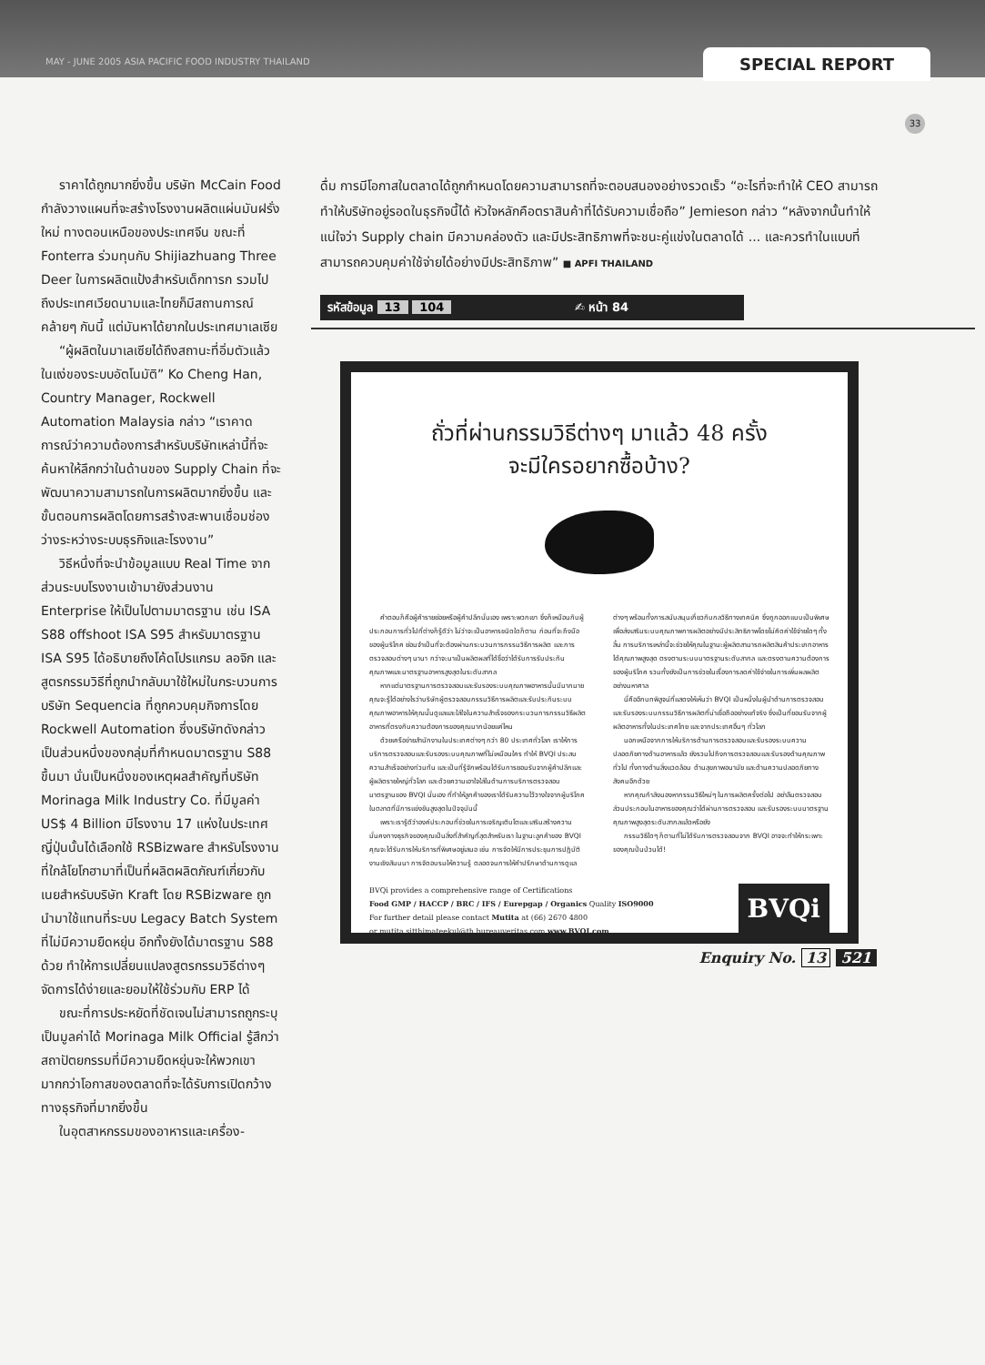MAY - JUNE 2005 ASIA PACIFIC FOOD INDUSTRY THAILAND
SPECIAL REPORT
33
ราคาได้ถูกมากยิ่งขึ้น บริษัท McCain Food กำลังวางแผนที่จะสร้างโรงงานผลิตแผ่นมันฝรั่งใหม่ ทางตอนเหนือของประเทศจีน ขณะที่ Fonterra ร่วมทุนกับ Shijiazhuang Three Deer ในการผลิตแป้งสำหรับเด็กทารก รวมไปถึงประเทศเวียดนามและไทยก็มีสถานการณ์คล้ายๆ กันนี้ แต่มันหาได้ยากในประเทศมาเลเซีย
“ผู้ผลิตในมาเลเซียได้ถึงสถานะที่อิ่มตัวแล้ว ในแง่ของระบบอัตโนมัติ” Ko Cheng Han, Country Manager, Rockwell Automation Malaysia กล่าว “เราคาดการณ์ว่าความต้องการสำหรับบริษัทเหล่านี้ที่จะค้นหาให้ลึกกว่าในด้านของ Supply Chain ที่จะพัฒนาความสามารถในการผลิตมากยิ่งขึ้น และขั้นตอนการผลิตโดยการสร้างสะพานเชื่อมช่องว่างระหว่างระบบธุรกิจและโรงงาน”
วิธีหนึ่งที่จะนำข้อมูลแบบ Real Time จากส่วนระบบโรงงานเข้ามายังส่วนงาน Enterprise ให้เป็นไปตามมาตรฐาน เช่น ISA S88 offshoot ISA S95 สำหรับมาตรฐาน ISA S95 ได้อธิบายถึงโค้ดโปรแกรม ลอจิก และสูตรกรรมวิธีที่ถูกนำกลับมาใช้ใหม่ในกระบวนการ บริษัท Sequencia ที่ถูกควบคุมกิจการโดย Rockwell Automation ซึ่งบริษัทดังกล่าวเป็นส่วนหนึ่งของกลุ่มที่กำหนดมาตรฐาน S88 ขึ้นมา นั่นเป็นหนึ่งของเหตุผลสำคัญที่บริษัท Morinaga Milk Industry Co. ที่มีมูลค่า US$ 4 Billion มีโรงงาน 17 แห่งในประเทศญี่ปุ่นนั้นได้เลือกใช้ RSBizware สำหรับโรงงานที่ใกล้โยโกฮามาที่เป็นที่ผลิตผลิตภัณฑ์เกี่ยวกับเนยสำหรับบริษัท Kraft โดย RSBizware ถูกนำมาใช้แทนที่ระบบ Legacy Batch System ที่ไม่มีความยืดหยุ่น อีกทั้งยังได้มาตรฐาน S88 ด้วย ทำให้การเปลี่ยนแปลงสูตรกรรมวิธีต่างๆ จัดการได้ง่ายและยอมให้ใช้ร่วมกับ ERP ได้
ขณะที่การประหยัดที่ชัดเจนไม่สามารถถูกระบุเป็นมูลค่าได้ Morinaga Milk Official รู้สึกว่าสถาปัตยกรรมที่มีความยืดหยุ่นจะให้พวกเขามากกว่าโอกาสของตลาดที่จะได้รับการเปิดกว้างทางธุรกิจที่มากยิ่งขึ้น
ในอุตสาหกรรมของอาหารและเครื่อง-
ดื่ม การมีโอกาสในตลาดได้ถูกกำหนดโดยความสามารถที่จะตอบสนองอย่างรวดเร็ว “อะไรที่จะทำให้ CEO สามารถทำให้บริษัทอยู่รอดในธุรกิจนี้ได้ หัวใจหลักคือตราสินค้าที่ได้รับความเชื่อถือ” Jemieson กล่าว “หลังจากนั้นทำให้แน่ใจว่า Supply chain มีความคล่องตัว และมีประสิทธิภาพที่จะชนะคู่แข่งในตลาดได้ ... และควรทำในแบบที่สามารถควบคุมค่าใช้จ่ายได้อย่างมีประสิทธิภาพ” ■ APFI THAILAND
รหัสข้อมูล 13 104 ✍ หน้า 84
ถั่วที่ผ่านกรรมวิธีต่างๆ มาแล้ว 48 ครั้ง
จะมีใครอยากซื้อบ้าง?
คำตอบก็คือผู้ค้ารายย่อยหรือผู้ค้าปลีกนั่นเอง เพราะพวกเขา ซึ่งก็เหมือนกับผู้ประกอบการทั่วไปที่ต่างก็รู้ดีว่า ไม่ว่าจะเป็นอาหารชนิดใดก็ตาม ก่อนที่จะถึงมือของผู้บริโภค ย่อมจำเป็นที่จะต้องผ่านกระบวนการกรรมวิธีการผลิต และการตรวจสอบต่างๆ นานา กว่าจะมาเป็นผลิตผลที่ได้ชื่อว่าได้รับการรับประกันคุณภาพและมาตรฐานอาหารสูงสุดในระดับสากล
หากแต่มาตรฐานการตรวจสอบและรับรองระบบคุณภาพอาหารนั้นมีมากมาย คุณจะรู้ได้อย่างไรว่าบริษัทผู้ตรวจสอบกรรมวิธีการผลิตและรับประกันระบบคุณภาพอาหารให้คุณนั้นดูแลและใส่ใจในความสำเร็จของกระบวนการกรรมวิธีผลิตอาหารที่ตรงกับความต้องการของคุณมากน้อยแค่ไหน
ด้วยเครือข่ายสำนักงานในประเทศต่างๆ กว่า 80 ประเทศทั่วโลก เราให้การบริการตรวจสอบและรับรองระบบคุณภาพที่ไม่เหมือนใคร ทำให้ BVQI ประสบความสำเร็จอย่างท่วมท้น และเป็นที่รู้จักพร้อมได้รับการยอมรับจากผู้ค้าปลีกและผู้ผลิตรายใหญ่ทั่วโลก และด้วยความเอาใจใส่ในด้านการบริการตรวจสอบมาตรฐานของ BVQI นั่นเอง ที่ทำให้ลูกค้าของเราได้รับความไว้วางใจจากผู้บริโภค ในตลาดที่มีการแข่งขันสูงสุดในปัจจุบันนี้
เพราะเรารู้ดีว่าองค์ประกอบที่ช่วยในการเจริญเติบโตและเสริมสร้างความมั่นคงทางธุรกิจของคุณเป็นสิ่งที่สำคัญที่สุดสำหรับเรา ในฐานะลูกค้าของ BVQI คุณจะได้รับการให้บริการที่พิเศษอยู่เสมอ เช่น การจัดให้มีการประชุมการปฏิบัติงานเชิงสัมมนา การจัดอบรมให้ความรู้ ตลอดจนการให้คำปรึกษาด้านการดูแลต่างๆ พร้อมทั้งการสนับสนุนเกี่ยวกับกลวิธีทางเทคนิค ซึ่งถูกออกแบบเป็นพิเศษเพื่อส่งเสริมระบบคุณภาพการผลิตอย่างมีประสิทธิภาพโดยไม่คิดค่าใช้จ่ายใดๆ ทั้งสิ้น การบริการเหล่านี้จะช่วยให้คุณในฐานะผู้ผลิตสามารถผลิตสินค้าประเภทอาหารได้คุณภาพสูงสุด ตรงตามระบบมาตรฐานระดับสากล และตรงตามความต้องการของผู้บริโภค รวมทั้งยังเป็นการช่วยในเรื่องการลดค่าใช้จ่ายในการเพิ่มผลผลิตอย่างมหาศาล
นี่คืออีกบทพิสูจน์ที่แสดงให้เห็นว่า BVQI เป็นหนึ่งในผู้นำด้านการตรวจสอบและรับรองระบบกรรมวิธีการผลิตที่น่าเชื่อถืออย่างแท้จริง ซึ่งเป็นที่ยอมรับจากผู้ผลิตอาหารทั้งในประเทศไทย และจากประเทศอื่นๆ ทั่วโลก
นอกเหนือจากการให้บริการด้านการตรวจสอบและรับรองระบบความปลอดภัยทางด้านอาหารแล้ว ยังรวมไปถึงการตรวจสอบและรับรองด้านคุณภาพทั่วไป ทั้งทางด้านสิ่งแวดล้อม ด้านสุขภาพอนามัย และด้านความปลอดภัยทางสังคมอีกด้วย
หากคุณกำลังมองหากรรมวิธีใหม่ๆ ในการผลิตครั้งต่อไป อย่าลืมตรวจสอบส่วนประกอบในอาหารของคุณว่าได้ผ่านการตรวจสอบ และรับรองระบบมาตรฐานคุณภาพสูงสุดระดับสากลแล้วหรือยัง
กรรมวิธีใดๆ ก็ตามที่ไม่ได้รับการตรวจสอบจาก BVQI อาจจะทำให้กระเพาะของคุณปั่นป่วนได้!
BVQi provides a comprehensive range of Certifications
Food GMP / HACCP / BRC / IFS / Eurepgap / Organics Quality ISO9000
For further detail please contact Mutita at (66) 2670 4800
or mutita.sitthimateekul@th.bureauveritas.com www.BVQI.com
BVQi
Enquiry No. 13 521